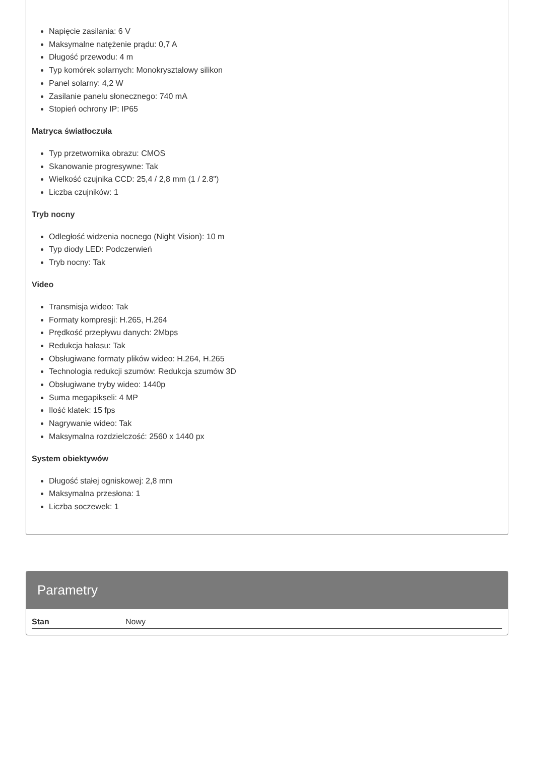Napięcie zasilania: 6 V
Maksymalne natężenie prądu: 0,7 A
Długość przewodu: 4 m
Typ komórek solarnych: Monokrysztalowy silikon
Panel solarny: 4,2 W
Zasilanie panelu słonecznego: 740 mA
Stopień ochrony IP: IP65
Matryca światłoczuła
Typ przetwornika obrazu: CMOS
Skanowanie progresywne: Tak
Wielkość czujnika CCD: 25,4 / 2,8 mm (1 / 2.8")
Liczba czujników: 1
Tryb nocny
Odległość widzenia nocnego (Night Vision): 10 m
Typ diody LED: Podczerwień
Tryb nocny: Tak
Video
Transmisja wideo: Tak
Formaty kompresji: H.265, H.264
Prędkość przepływu danych: 2Mbps
Redukcja hałasu: Tak
Obsługiwane formaty plików wideo: H.264, H.265
Technologia redukcji szumów: Redukcja szumów 3D
Obsługiwane tryby wideo: 1440p
Suma megapikseli: 4 MP
Ilość klatek: 15 fps
Nagrywanie wideo: Tak
Maksymalna rozdzielczość: 2560 x 1440 px
System obiektywów
Długość stałej ogniskowej: 2,8 mm
Maksymalna przesłona: 1
Liczba soczewek: 1
Parametry
| Stan | Nowy |